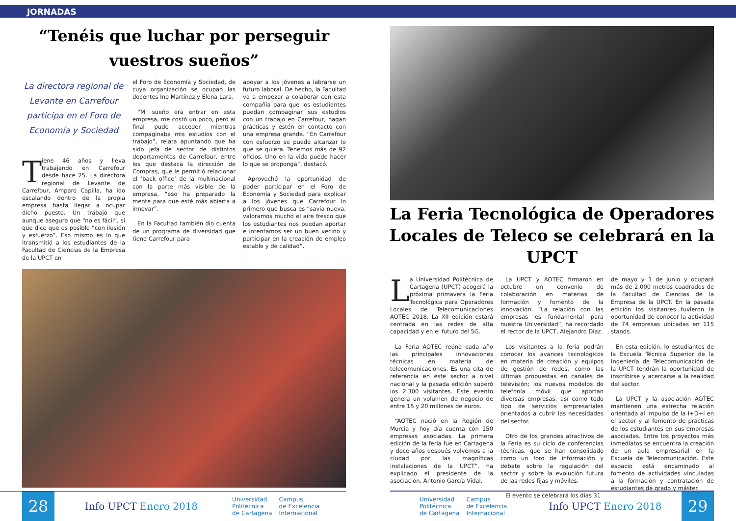JORNADAS
“Tenéis que luchar por perseguir
vuestros sueños”
La directora regional de Levante en Carrefour participa en el Foro de Economía y Sociedad
Tiene 46 años y lleva trabajando en Carrefour desde hace 25. La directora regional de Levante de Carrefour, Amparo Capilla, ha ido escalando dentro de la propia empresa hasta llegar a ocupar dicho puesto. Un trabajo que aunque asegura que “no es fácil”, sí que dice que es posible “con ilusión y esfuerzo”. Eso mismo es lo que Itransmitió a los estudiantes de la Facultad de Ciencias de la Empresa de la UPCT en
el Foro de Economía y Sociedad, de cuya organización se ocupan las docentes Ino Martínez y Elena Lara.
“Mi sueño era entrar en esta empresa, me costó un poco, pero al final pude acceder mientras compaginaba mis estudios con el trabajo”, relata apuntando que ha sido jefa de sector de distintos departamentos de Carrefour, entre los que destaca la dirección de Compras, que le permitió relacionar el ‘back office’ de la multinacional con la parte más visible de la empresa, “eso ha preparado la mente para que esté más abierta a innovar”.
En la Facultad también dio cuenta de un programa de diversidad que tiene Carrefour para
apoyar a los jóvenes a labrarse un futuro laboral. De hecho, la Facultad va a empezar a colaborar con esta compañía para que los estudiantes puedan compaginar sus estudios con un trabajo en Carrefour, hagan prácticas y estén en contacto con una empresa grande. “En Carrefour con esfuerzo se puede alcanzar lo que se quiera. Tenemos más de 92 oficios. Uno en la vida puede hacer lo que se proponga”, destacó.
Aprovechó la oportunidad de poder participar en el Foro de Economía y Sociedad para explicar a los jóvenes que Carrefour lo primero que busca es “savia nueva, valoramos mucho el aire fresco que los estudiantes nos puedan aportar e intentamos ser un buen vecino y participar en la creación de empleo estable y de calidad”.
28
Info UPCT Enero 2018
Universidad
Politécnica
de Cartagena
Campus
de Excelencia
Internacional
La Feria Tecnológica de Operadores
Locales de Teleco se celebrará en la UPCT
La Universidad Politécnica de Cartagena (UPCT) acogerá la próxima primavera la Feria Tecnológica para Operadores Locales de Telecomunicaciones AOTEC 2018. La XII edición estará centrada en las redes de alta capacidad y en el futuro del 5G.
La Feria AOTEC reúne cada año las principales innovaciones técnicas en materia de telecomunicaciones. Es una cita de referencia en este sector a nivel nacional y la pasada edición superó los 2.300 visitantes. Este evento genera un volumen de negocio de entre 15 y 20 millones de euros.
“AOTEC nació en la Región de Murcia y hoy día cuenta con 150 empresas asociadas. La primera edición de la feria fue en Cartagena y doce años después volvemos a la ciudad por las magníficas instalaciones de la UPCT”, ha explicado el presidente de la asociación, Antonio García Vidal.
La UPCT y AOTEC firmaron en octubre un convenio de colaboración en materias de formación y fomento de la innovación. “La relación con las empresas es fundamental para nuestra Universidad”, ha recordado el rector de la UPCT, Alejandro Díaz.
Los visitantes a la feria podrán conocer los avances tecnológicos en materia de creación y equipos de gestión de redes, como las últimas propuestas en canales de televisión; los nuevos modelos de telefonía móvil que aportan diversas empresas, así como todo tipo de servicios empresariales orientados a cubrir las necesidades del sector.
Otro de los grandes atractivos de la Feria es su ciclo de conferencias técnicas, que se han consolidado como un foro de información y debate sobre la regulación del sector y sobre la evolución futura de las redes fijas y móviles.
El evento se celebrará los días 31
de mayo y 1 de junio y ocupará más de 2.000 metros cuadrados de la Facultad de Ciencias de la Empresa de la UPCT. En la pasada edición los visitantes tuvieron la oportunidad de conocer la actividad de 74 empresas ubicadas en 115 stands.
En esta edición, lo estudiantes de la Escuela Técnica Superior de la Ingeniería de Telecomunicación de la UPCT tendrán la oportunidad de inscribirse y acercarse a la realidad del sector.
La UPCT y la asociación AOTEC mantienen una estrecha relación orientada al impulso de la I+D+i en el sector y al fomento de prácticas de los estudiantes en sus empresas asociadas. Entre los proyectos más inmediatos se encuentra la creación de un aula empresarial en la Escuela de Telecomunicación. Este espacio está encaminado al fomento de actividades vinculadas a la formación y contratación de estudiantes de grado y máster.
Universidad
Politécnica
de Cartagena
Campus
de Excelencia
Internacional
Info UPCT Enero 2018
29